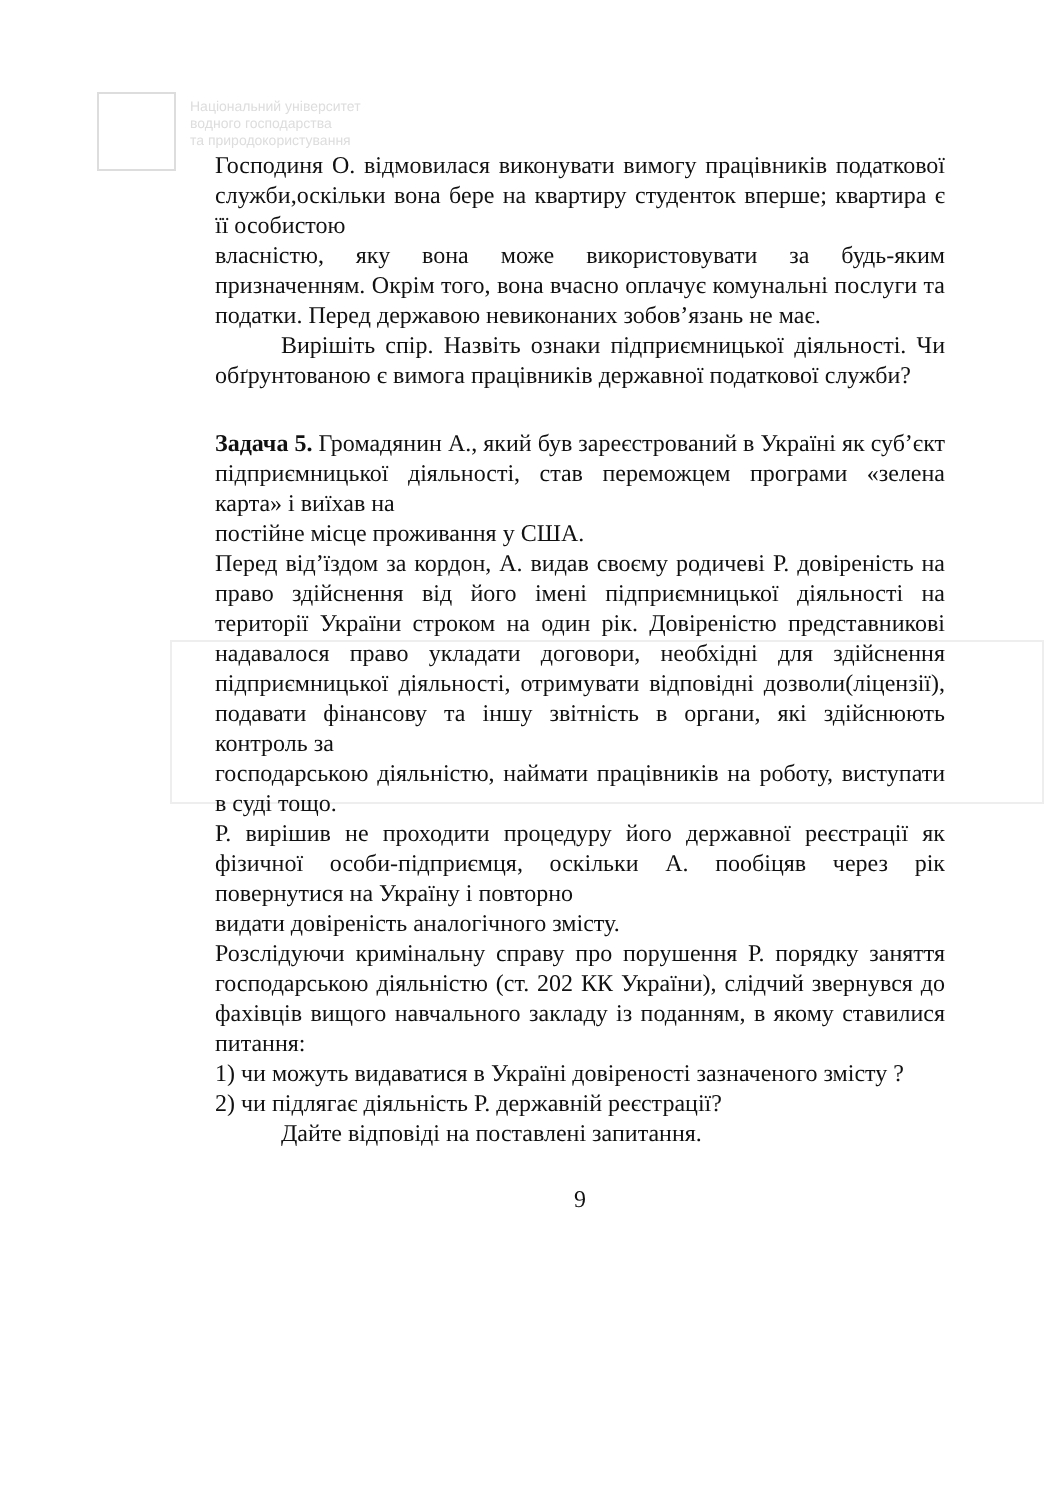Національний університет
водного господарства
та природокористування
Господиня О. відмовилася виконувати вимогу працівників податкової служби,оскільки вона бере на квартиру студенток вперше; квартира є її особистою
власністю, яку вона може використовувати за будь-яким призначенням. Окрім того, вона вчасно оплачує комунальні послуги та податки. Перед державою невиконаних зобов’язань не має.
Вирішіть спір. Назвіть ознаки підприємницької діяльності. Чи обґрунтованою є вимога працівників державної податкової служби?
Задача 5. Громадянин А., який був зареєстрований в Україні як суб’єкт підприємницької діяльності, став переможцем програми «зелена карта» і виїхав на
постійне місце проживання у США.
Перед від’їздом за кордон, А. видав своєму родичеві Р. довіреність на право здійснення від його імені підприємницької діяльності на території України строком на один рік. Довіреністю представникові надавалося право укладати договори, необхідні для здійснення підприємницької діяльності, отримувати відповідні дозволи(ліцензії), подавати фінансову та іншу звітність в органи, які здійснюють контроль за
господарською діяльністю, наймати працівників на роботу, виступати в суді тощо.
Р. вирішив не проходити процедуру його державної реєстрації як фізичної особи-підприємця, оскільки А. пообіцяв через рік повернутися на Україну і повторно
видати довіреність аналогічного змісту.
Розслідуючи кримінальну справу про порушення Р. порядку заняття господарською діяльністю (ст. 202 КК України), слідчий звернувся до фахівців вищого навчального закладу із поданням, в якому ставилися питання:
1) чи можуть видаватися в Україні довіреності зазначеного змісту ?
2) чи підлягає діяльність Р. державній реєстрації?
Дайте відповіді на поставлені запитання.
9